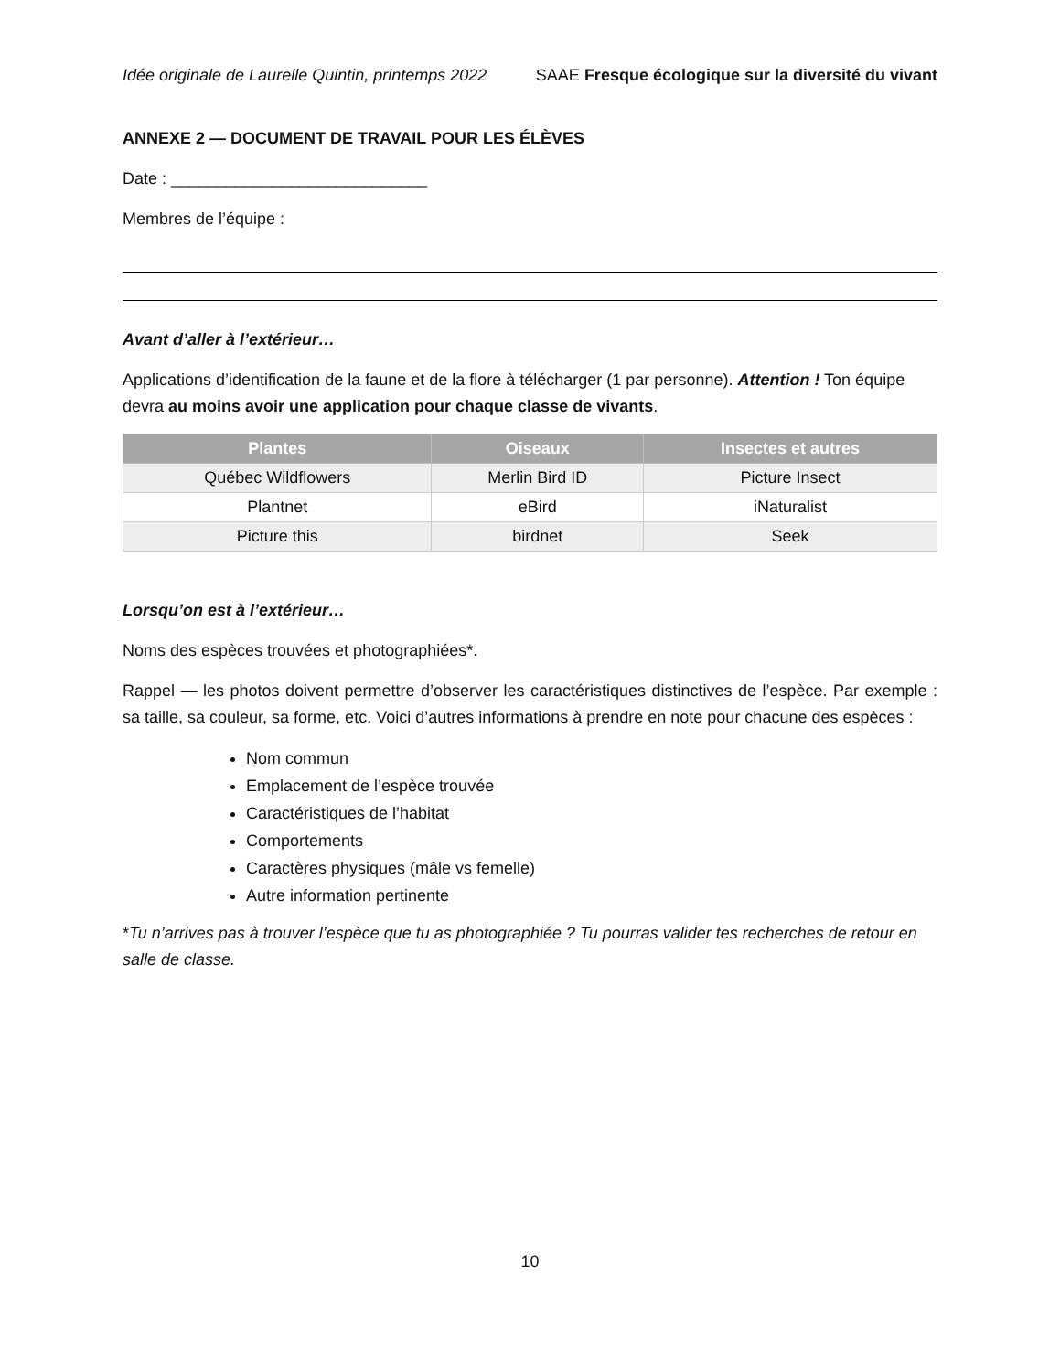Idée originale de Laurelle Quintin, printemps 2022 SAAE Fresque écologique sur la diversité du vivant
ANNEXE 2 — DOCUMENT DE TRAVAIL POUR LES ÉLÈVES
Date : ____________________________
Membres de l’équipe :
Avant d’aller à l’extérieur…
Applications d’identification de la faune et de la flore à télécharger (1 par personne). Attention ! Ton équipe devra au moins avoir une application pour chaque classe de vivants.
| Plantes | Oiseaux | Insectes et autres |
| --- | --- | --- |
| Québec Wildflowers | Merlin Bird ID | Picture Insect |
| Plantnet | eBird | iNaturalist |
| Picture this | birdnet | Seek |
Lorsqu’on est à l’extérieur…
Noms des espèces trouvées et photographiées*.
Rappel — les photos doivent permettre d’observer les caractéristiques distinctives de l’espèce. Par exemple : sa taille, sa couleur, sa forme, etc. Voici d’autres informations à prendre en note pour chacune des espèces :
Nom commun
Emplacement de l’espèce trouvée
Caractéristiques de l’habitat
Comportements
Caractères physiques (mâle vs femelle)
Autre information pertinente
*Tu n’arrives pas à trouver l’espèce que tu as photographiée ? Tu pourras valider tes recherches de retour en salle de classe.
10